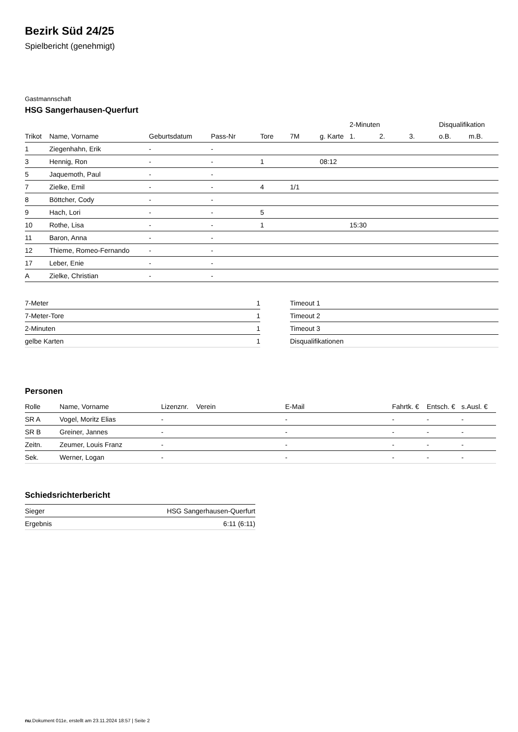Bezirk Süd 24/25
Spielbericht (genehmigt)
Gastmannschaft
HSG Sangerhausen-Querfurt
| | | | | | | | 2-Minuten | | | Disqualifikation | |
| --- | --- | --- | --- | --- | --- | --- | --- | --- | --- | --- | --- |
| Trikot | Name, Vorname | Geburtsdatum | Pass-Nr | Tore | 7M | g. Karte | 1. | 2. | 3. | o.B. | m.B. |
| 1 | Ziegenhahn, Erik | - | - | | | | | | | | |
| 3 | Hennig, Ron | - | - | 1 | | 08:12 | | | | | |
| 5 | Jaquemoth, Paul | - | - | | | | | | | | |
| 7 | Zielke, Emil | - | - | 4 | 1/1 | | | | | | |
| 8 | Böttcher, Cody | - | - | | | | | | | | |
| 9 | Hach, Lori | - | - | 5 | | | | | | | |
| 10 | Rothe, Lisa | - | - | 1 | | | 15:30 | | | | |
| 11 | Baron, Anna | - | - | | | | | | | | |
| 12 | Thieme, Romeo-Fernando | - | - | | | | | | | | |
| 17 | Leber, Enie | - | - | | | | | | | | |
| A | Zielke, Christian | - | - | | | | | | | | |
| 7-Meter | 1 |
| 7-Meter-Tore | 1 |
| 2-Minuten | 1 |
| gelbe Karten | 1 |
| Timeout 1 |
| Timeout 2 |
| Timeout 3 |
| Disqualifikationen |
Personen
| Rolle | Name, Vorname | Lizenznr. | Verein | E-Mail | Fahrtk. € | Entsch. € | s.Ausl. € |
| --- | --- | --- | --- | --- | --- | --- | --- |
| SR A | Vogel, Moritz Elias | - | | - | - | - | - |
| SR B | Greiner, Jannes | - | | - | - | - | - |
| Zeitn. | Zeumer, Louis Franz | - | | - | - | - | - |
| Sek. | Werner, Logan | - | | - | - | - | - |
Schiedsrichterbericht
| Sieger | HSG Sangerhausen-Querfurt |
| Ergebnis | 6:11 (6:11) |
nu.Dokument 011e, erstellt am 23.11.2024 18:57 | Seite 2